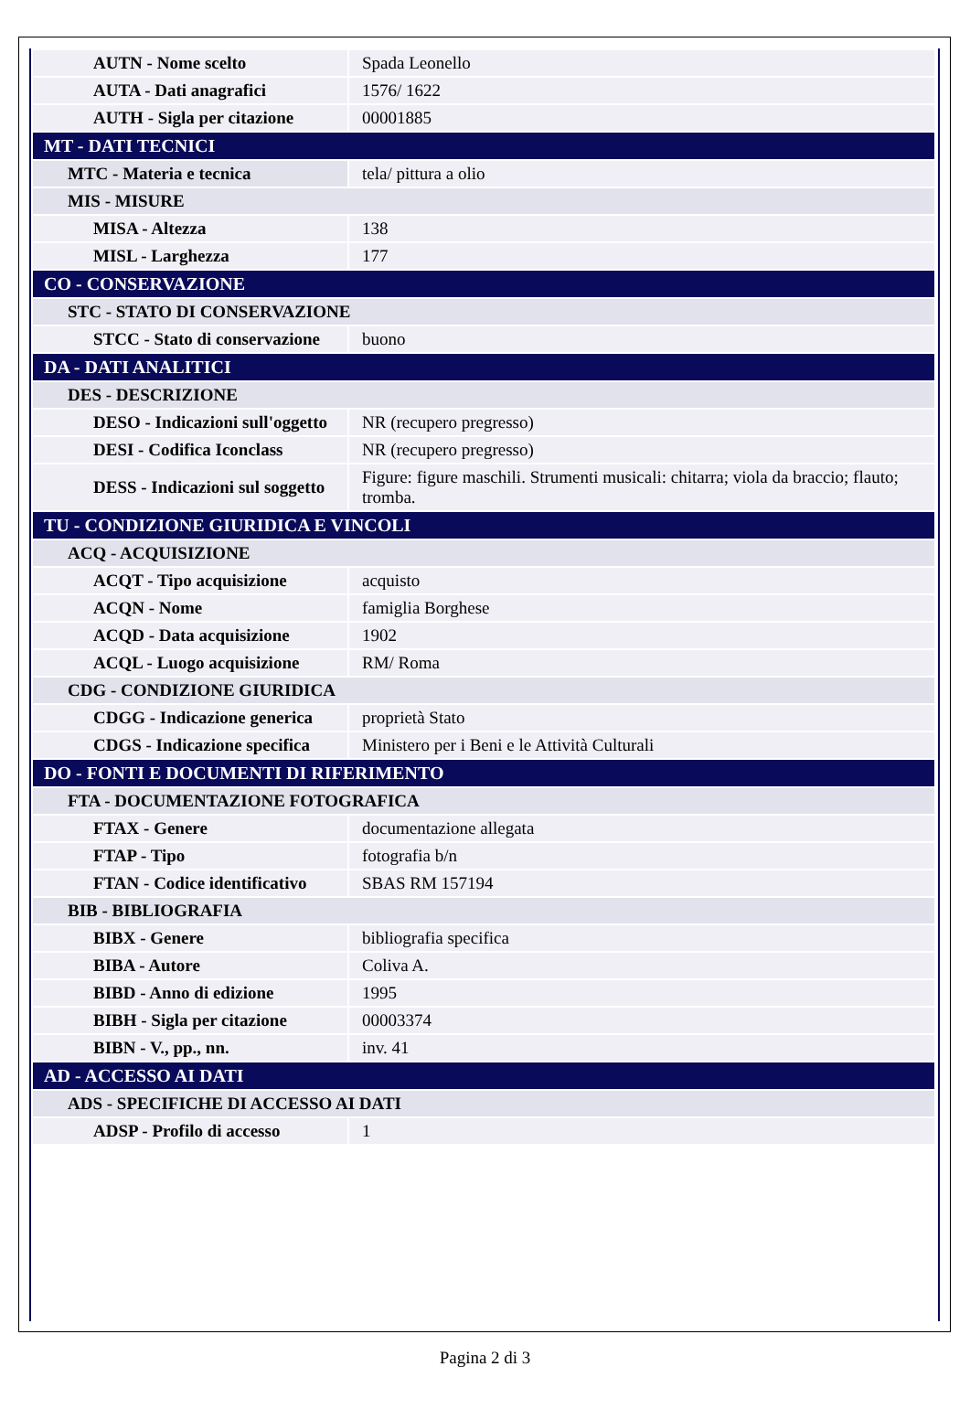| AUTN - Nome scelto | Spada Leonello |
| AUTA - Dati anagrafici | 1576/ 1622 |
| AUTH - Sigla per citazione | 00001885 |
| MT - DATI TECNICI | |
| MTC - Materia e tecnica | tela/ pittura a olio |
| MIS - MISURE | |
| MISA - Altezza | 138 |
| MISL - Larghezza | 177 |
| CO - CONSERVAZIONE | |
| STC - STATO DI CONSERVAZIONE | |
| STCC - Stato di conservazione | buono |
| DA - DATI ANALITICI | |
| DES - DESCRIZIONE | |
| DESO - Indicazioni sull'oggetto | NR (recupero pregresso) |
| DESI - Codifica Iconclass | NR (recupero pregresso) |
| DESS - Indicazioni sul soggetto | Figure: figure maschili. Strumenti musicali: chitarra; viola da braccio; flauto; tromba. |
| TU - CONDIZIONE GIURIDICA E VINCOLI | |
| ACQ - ACQUISIZIONE | |
| ACQT - Tipo acquisizione | acquisto |
| ACQN - Nome | famiglia Borghese |
| ACQD - Data acquisizione | 1902 |
| ACQL - Luogo acquisizione | RM/ Roma |
| CDG - CONDIZIONE GIURIDICA | |
| CDGG - Indicazione generica | proprietà Stato |
| CDGS - Indicazione specifica | Ministero per i Beni e le Attività Culturali |
| DO - FONTI E DOCUMENTI DI RIFERIMENTO | |
| FTA - DOCUMENTAZIONE FOTOGRAFICA | |
| FTAX - Genere | documentazione allegata |
| FTAP - Tipo | fotografia b/n |
| FTAN - Codice identificativo | SBAS RM 157194 |
| BIB - BIBLIOGRAFIA | |
| BIBX - Genere | bibliografia specifica |
| BIBA - Autore | Coliva A. |
| BIBD - Anno di edizione | 1995 |
| BIBH - Sigla per citazione | 00003374 |
| BIBN - V., pp., nn. | inv. 41 |
| AD - ACCESSO AI DATI | |
| ADS - SPECIFICHE DI ACCESSO AI DATI | |
| ADSP - Profilo di accesso | 1 |
Pagina 2 di 3